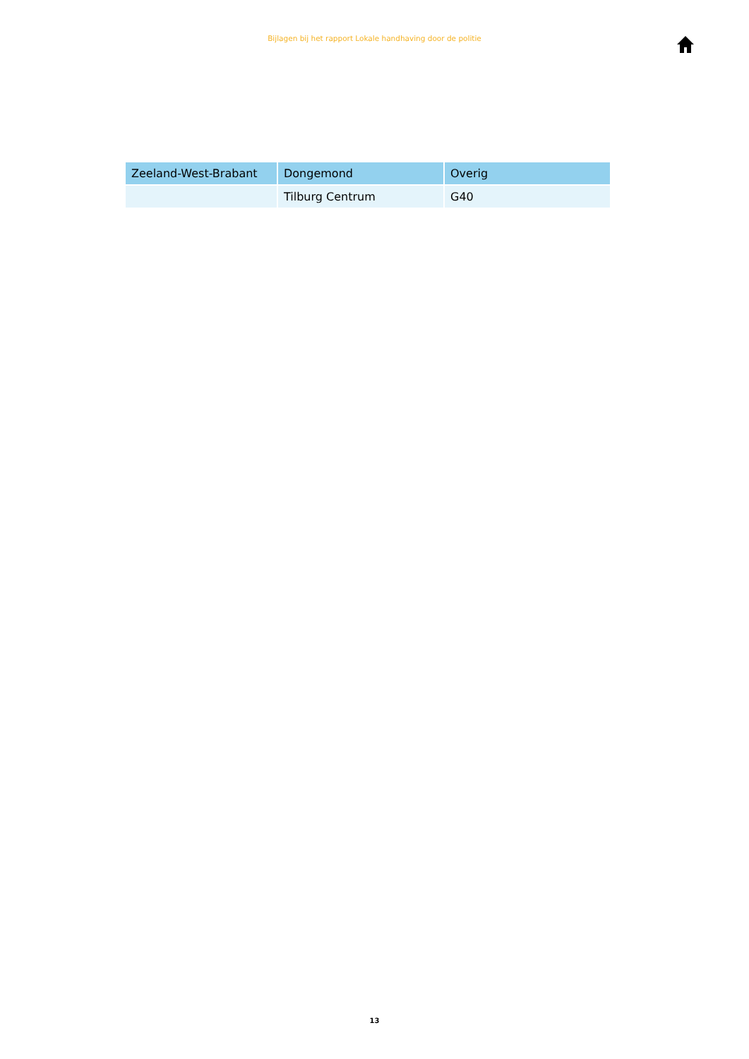Bijlagen bij het rapport Lokale handhaving door de politie
| Zeeland-West-Brabant | Dongemond | Overig |
| | Tilburg Centrum | G40 |
13